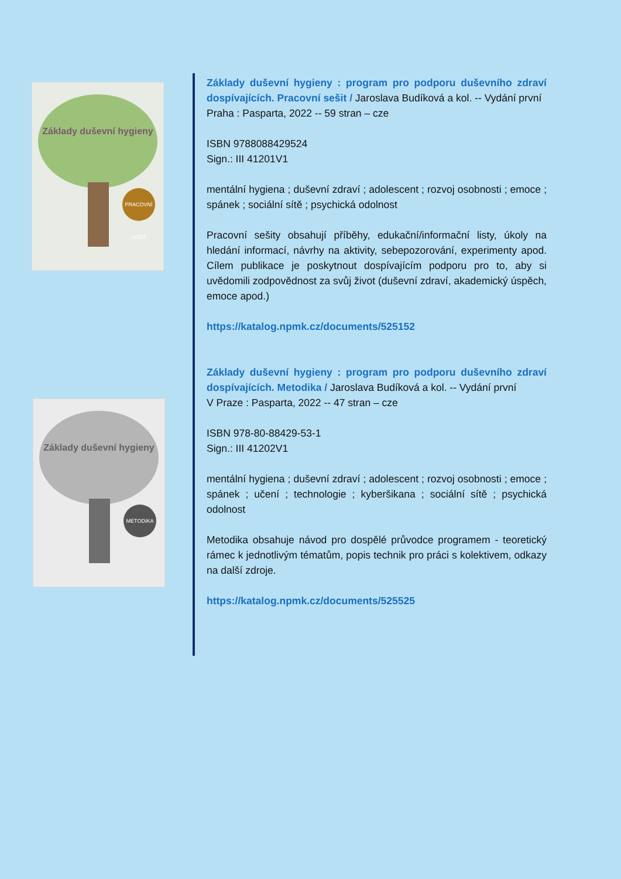Základy duševní hygieny
PRACOVNÍ SEŠIT
Základy duševní hygieny
METODIKA
Základy duševní hygieny : program pro podporu duševního zdraví dospívajících. Pracovní sešit / Jaroslava Budíková a kol. -- Vydání první
Praha : Pasparta, 2022 -- 59 stran – cze
ISBN 9788088429524
Sign.: III 41201V1
mentální hygiena ; duševní zdraví ; adolescent ; rozvoj osobnosti ; emoce ; spánek ; sociální sítě ; psychická odolnost
Pracovní sešity obsahují příběhy, edukační/informační listy, úkoly na hledání informací, návrhy na aktivity, sebepozorování, experimenty apod. Cílem publikace je poskytnout dospívajícím podporu pro to, aby si uvědomili zodpovědnost za svůj život (duševní zdraví, akademický úspěch, emoce apod.)
https://katalog.npmk.cz/documents/525152
Základy duševní hygieny : program pro podporu duševního zdraví dospívajících. Metodika / Jaroslava Budíková a kol. -- Vydání první
V Praze : Pasparta, 2022 -- 47 stran – cze
ISBN 978-80-88429-53-1
Sign.: III 41202V1
mentální hygiena ; duševní zdraví ; adolescent ; rozvoj osobnosti ; emoce ; spánek ; učení ; technologie ; kyberšikana ; sociální sítě ; psychická odolnost
Metodika obsahuje návod pro dospělé průvodce programem - teoretický rámec k jednotlivým tématům, popis technik pro práci s kolektivem, odkazy na další zdroje.
https://katalog.npmk.cz/documents/525525